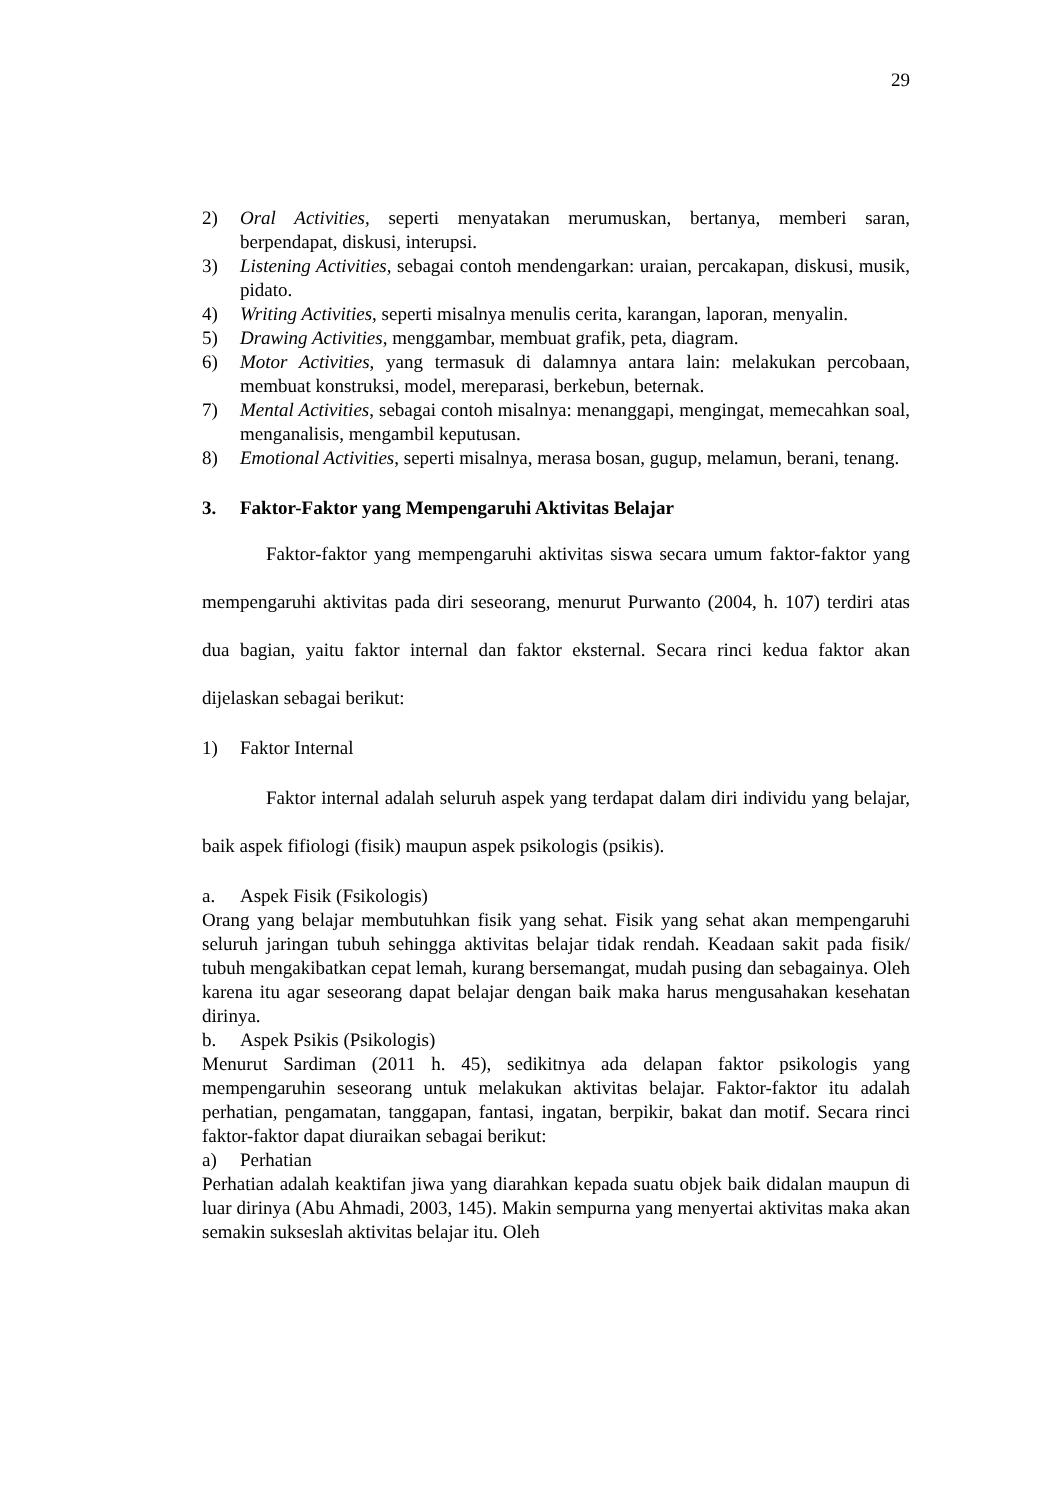29
2) Oral Activities, seperti menyatakan merumuskan, bertanya, memberi saran, berpendapat, diskusi, interupsi.
3) Listening Activities, sebagai contoh mendengarkan: uraian, percakapan, diskusi, musik, pidato.
4) Writing Activities, seperti misalnya menulis cerita, karangan, laporan, menyalin.
5) Drawing Activities, menggambar, membuat grafik, peta, diagram.
6) Motor Activities, yang termasuk di dalamnya antara lain: melakukan percobaan, membuat konstruksi, model, mereparasi, berkebun, beternak.
7) Mental Activities, sebagai contoh misalnya: menanggapi, mengingat, memecahkan soal, menganalisis, mengambil keputusan.
8) Emotional Activities, seperti misalnya, merasa bosan, gugup, melamun, berani, tenang.
3. Faktor-Faktor yang Mempengaruhi Aktivitas Belajar
Faktor-faktor yang mempengaruhi aktivitas siswa secara umum faktor-faktor yang mempengaruhi aktivitas pada diri seseorang, menurut Purwanto (2004, h. 107) terdiri atas dua bagian, yaitu faktor internal dan faktor eksternal. Secara rinci kedua faktor akan dijelaskan sebagai berikut:
1) Faktor Internal
Faktor internal adalah seluruh aspek yang terdapat dalam diri individu yang belajar, baik aspek fifiologi (fisik) maupun aspek psikologis (psikis).
a. Aspek Fisik (Fsikologis)
Orang yang belajar membutuhkan fisik yang sehat. Fisik yang sehat akan mempengaruhi seluruh jaringan tubuh sehingga aktivitas belajar tidak rendah. Keadaan sakit pada fisik/ tubuh mengakibatkan cepat lemah, kurang bersemangat, mudah pusing dan sebagainya. Oleh karena itu agar seseorang dapat belajar dengan baik maka harus mengusahakan kesehatan dirinya.
b. Aspek Psikis (Psikologis)
Menurut Sardiman (2011 h. 45), sedikitnya ada delapan faktor psikologis yang mempengaruhin seseorang untuk melakukan aktivitas belajar. Faktor-faktor itu adalah perhatian, pengamatan, tanggapan, fantasi, ingatan, berpikir, bakat dan motif. Secara rinci faktor-faktor dapat diuraikan sebagai berikut:
a) Perhatian
Perhatian adalah keaktifan jiwa yang diarahkan kepada suatu objek baik didalan maupun di luar dirinya (Abu Ahmadi, 2003, 145). Makin sempurna yang menyertai aktivitas maka akan semakin sukseslah aktivitas belajar itu. Oleh